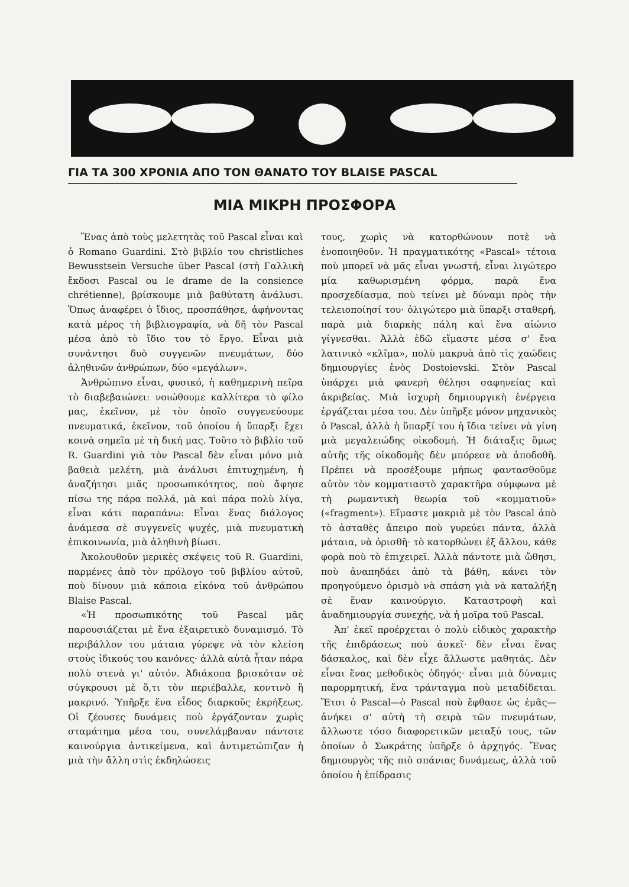ΓΙΑ ΤΑ 300 ΧΡΟΝΙΑ ΑΠΟ ΤΟΝ ΘΑΝΑΤΟ ΤΟΥ BLAISE PASCAL
ΜΙΑ ΜΙΚΡΗ ΠΡΟΣΦΟΡΑ
Ἕνας ἀπὸ τοὺς μελετητὰς τοῦ Pascal εἶναι καὶ ὁ Romano Guardini. Στὸ βιβλίο του christliches Bewusstsein Versuche über Pascal (στὴ Γαλλικὴ ἔκδοσι Pascal ou le drame de la consience chrétienne), βρίσκουμε μιὰ βαθύτατη ἀνάλυσι. Ὅπως ἀναφέρει ὁ ἴδιος, προσπάθησε, ἀφήνοντας κατὰ μέρος τὴ βιβλιογραφία, νὰ δῆ τὸν Pascal μέσα ἀπὸ τὸ ἴδιο του τὸ ἔργο. Εἶναι μιὰ συνάντησι δυὸ συγγενῶν πνευμάτων, δύο ἀληθινῶν ἀνθρώπων, δύο «μεγάλων».
Ἀνθρώπινο εἶναι, φυσικό, ἡ καθημερινὴ πεῖρα τὸ διαβεβαιώνει: νοιώθουμε καλλίτερα τὸ φίλο μας, ἐκεῖνον, μὲ τὸν ὁποῖο συγγενεύουμε πνευματικά, ἐκεῖνον, τοῦ ὁποίου ἡ ὕπαρξι ἔχει κοινὰ σημεῖα μὲ τὴ δική μας. Τοῦτο τὸ βιβλίο τοῦ R. Guardini γιὰ τὸν Pascal δὲν εἶναι μόνο μιὰ βαθειὰ μελέτη, μιὰ ἀνάλυσι ἐπιτυχημένη, ἡ ἀναζήτησι μιᾶς προσωπικότητος, ποὺ ἄφησε πίσω της πάρα πολλά, μὰ καὶ πάρα πολὺ λίγα, εἶναι κάτι παραπάνω: Εἶναι ἕνας διάλογος ἀνάμεσα σὲ συγγενεῖς ψυχές, μιὰ πνευματικὴ ἐπικοινωνία, μιὰ ἀληθινὴ βίωσι.
Ἀκολουθοῦν μερικὲς σκέψεις τοῦ R. Guardini, παρμένες ἀπὸ τὸν πρόλογο τοῦ βιβλίου αὐτοῦ, ποὺ δίνουν μιὰ κάποια εἰκόνα τοῦ ἀνθρώπου Blaise Pascal.
«Ἡ προσωπικότης τοῦ Pascal μᾶς παρουσιάζεται μὲ ἕνα ἐξαιρετικὸ δυναμισμό. Τὸ περιβάλλον του μάταια γύρεψε νὰ τὸν κλείση στοὺς ἰδικούς του κανόνες· ἀλλὰ αὐτὰ ἦταν πάρα πολὺ στενὰ γι' αὐτόν. Ἀδιάκοπα βρισκόταν σὲ σύγκρουσι μὲ ὅ,τι τὸν περιέβαλλε, κοντινὸ ἢ μακρινό. Ὑπῆρξε ἕνα εἶδος διαρκοῦς ἐκρήξεως. Οἱ ζέουσες δυνάμεις ποὺ ἐργάζονταν χωρὶς σταμάτημα μέσα του, συνελάμβαναν πάντοτε καινούργια ἀντικείμενα, καὶ ἀντιμετώπιζαν ἡ μιὰ τὴν ἄλλη στὶς ἐκδηλώσεις
τους, χωρὶς νὰ κατορθώνουν ποτὲ νὰ ἑνοποιηθοῦν. Ἡ πραγματικότης «Pascal» τέτοια ποὺ μπορεῖ νὰ μᾶς εἶναι γνωστή, εἶναι λιγώτερο μία καθωρισμένη φόρμα, παρὰ ἕνα προσχεδίασμα, ποὺ τείνει μὲ δύναμι πρὸς τὴν τελειοποίησί του· ὀλιγώτερο μιὰ ὕπαρξι σταθερή, παρὰ μιὰ διαρκὴς πάλη καὶ ἕνα αἰώνιο γίγνεσθαι. Ἀλλὰ ἐδῶ εἴμαστε μέσα σ' ἕνα λατινικὸ «κλῖμα», πολὺ μακρυὰ ἀπὸ τὶς χαώδεις δημιουργίες ἑνὸς Dostoievski. Στὸν Pascal ὑπάρχει μιὰ φανερὴ θέλησι σαφηνείας καὶ ἀκριβείας. Μιὰ ἰσχυρὴ δημιουργικὴ ἐνέργεια ἐργάζεται μέσα του. Δὲν ὑπῆρξε μόνον μηχανικὸς ὁ Pascal, ἀλλὰ ἡ ὕπαρξί του ἡ ἴδια τείνει νὰ γίνη μιὰ μεγαλειώδης οἰκοδομή. Ἡ διάταξις ὅμως αὐτῆς τῆς οἰκοδομῆς δὲν μπόρεσε νὰ ἀποδοθῆ. Πρέπει νὰ προσέξουμε μήπως φαντασθοῦμε αὐτὸν τὸν κομματιαστὸ χαρακτῆρα σύμφωνα μὲ τὴ ρωμαντικὴ θεωρία τοῦ «κομματιοῦ» («fragment»). Εἴμαστε μακριὰ μὲ τὸν Pascal ἀπὸ τὸ ἀσταθὲς ἄπειρο ποὺ γυρεύει πάντα, ἀλλὰ μάταια, νὰ ὁρισθῆ· τὸ κατορθώνει ἐξ ἄλλου, κάθε φορὰ ποὺ τὸ ἐπιχειρεῖ. Ἀλλὰ πάντοτε μιὰ ὤθησι, ποὺ ἀναπηδάει ἀπὸ τὰ βάθη, κάνει τὸν προηγούμενο ὁρισμὸ νὰ σπάση γιὰ νὰ καταλήξη σὲ ἕναν καινούργιο. Καταστροφὴ καὶ ἀναδημιουργία συνεχής, νὰ ἡ μοῖρα τοῦ Pascal.
Ἀπ' ἐκεῖ προέρχεται ὁ πολὺ εἰδικὸς χαρακτὴρ τῆς ἐπιδράσεως ποὺ ἀσκεῖ· δὲν εἶναι ἕνας δάσκαλος, καὶ δὲν εἶχε ἄλλωστε μαθητάς. Δὲν εἶναι ἕνας μεθοδικὸς ὁδηγός· εἶναι μιὰ δύναμις παρορμητική, ἕνα τράνταγμα ποὺ μεταδίδεται. Ἔτσι ὁ Pascal—ὁ Pascal ποὺ ἔφθασε ὡς ἐμᾶς—ἀνήκει σ' αὐτὴ τὴ σειρὰ τῶν πνευμάτων, ἄλλωστε τόσο διαφορετικῶν μεταξύ τους, τῶν ὁποίων ὁ Σωκράτης ὑπῆρξε ὁ ἀρχηγός. Ἕνας δημιουργὸς τῆς πιὸ σπάνιας δυνάμεως, ἀλλὰ τοῦ ὁποίου ἡ ἐπίδρασις